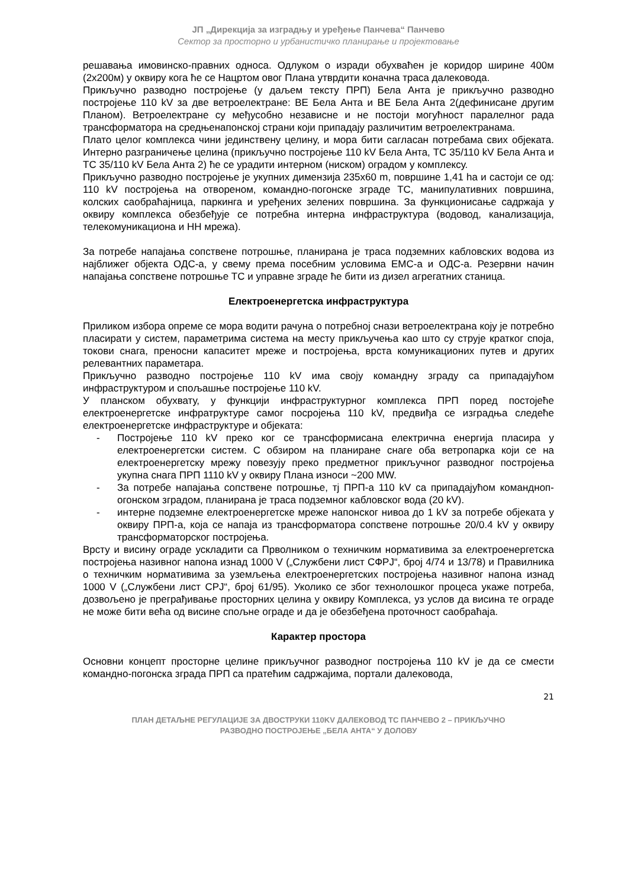ЈП „Дирекција за изградњу и уређење Панчева“ Панчево
Сектор за просторно и урбанистичко планирање и пројектовање
решавања имовинско-правних односа. Одлуком о изради обухваћен је коридор ширине 400м (2х200м) у оквиру кога ће се Нацртом овог Плана утврдити коначна траса далековода.
Прикључно разводно постројење (у даљем тексту ПРП) Бела Анта је прикључно разводно постројење 110 kV за две ветроелектране: ВЕ Бела Анта и ВЕ Бела Анта 2(дефинисане другим Планом). Ветроелектране су међусобно независне и не постоји могућност паралелног рада трансформатора на средњенапонској страни који припадају различитим ветроелектранама.
Плато целог комплекса чини јединствену целину, и мора бити сагласан потребама свих објеката. Интерно разграничење целина (прикључно постројење 110 kV Бела Анта, ТС 35/110 kV Бела Анта и ТС 35/110 kV Бела Анта 2) ће се урадити интерном (ниском) оградом у комплексу.
Прикључно разводно постројење је укупних димензија 235x60 m, површине 1,41 ha и састоји се од: 110 kV постројења на отвореном, командно-погонске зграде ТС, манипулативних површина, колских саобраћајница, паркинга и уређених зелених површина. За функционисање садржаја у оквиру комплекса обезбеђује се потребна интерна инфраструктура (водовод, канализација, телекомуникациона и НН мрежа).
За потребе напајања сопствене потрошње, планирана је траса подземних кабловских водова из најближег објекта ОДС-а, у свему према посебним условима ЕМС-а и ОДС-а. Резервни начин напајања сопствене потрошње ТС и управне зграде ће бити из дизел агрегатних станица.
Електроенергетска инфраструктура
Приликом избора опреме се мора водити рачуна о потребној снази ветроелектрана коју је потребно пласирати у систем, параметрима система на месту прикључења као што су струје кратког споја, токови снага, преносни капаситет мреже и постројења, врста комуникационих путев и других релевантних параметара.
Прикључно разводно постројење 110 kV има своју командну зграду са припадајућом инфраструктуром и спољашње постројење 110 kV.
У планском обухвату, у функцији инфраструктурног комплекса ПРП поред постојеће електроенергетске инфратруктуре самог посројења 110 kV, предвиђа се изградња следеће електроенергетске инфраструктуре и објеката:
- Постројење 110 kV преко ког се трансформисана електрична енергија пласира у електроенергетски систем. С обзиром на планиране снаге оба ветропарка који се на електроенергетску мрежу повезују преко предметног прикључног разводног постројења укупна снага ПРП 1110 kV у оквиру Плана износи ~200 MW.
- За потребе напајања сопствене потрошње, тј ПРП-а 110 kV са припадајућом командноп­огонском зградом, планирана је траса подземног кабловског вода (20 kV).
- интерне подземне електроенергетске мреже напонског нивоа до 1 kV за потребе објеката у оквиру ПРП-а, која се напаја из трансформатора сопствене потрошње 20/0.4 kV у оквиру трансформаторског постројења.
Врсту и висину ограде ускладити са Прволником о техничким нормативима за електроенергетска постројења називног напона изнад 1000 V („Службени лист СФРЈ“, број 4/74 и 13/78) и Правилника о техничким нормативима за уземљења електроенергетских постројења називног напона изнад 1000 V („Службени лист СРЈ“, број 61/95). Уколико се због технолошког процеса укаже потреба, дозвољено је преграђивање просторних целина у оквиру Комплекса, уз услов да висина те ограде не може бити већа од висине спољне ограде и да је обезбеђена проточност саобраћаја.
Карактер простора
Основни концепт просторне целине прикључног разводног постројења 110 kV је да се смести командно-погонска зграда ПРП са пратећим садржајима, портали далековода,
21
ПЛАН ДЕТАЉНЕ РЕГУЛАЦИЈЕ ЗА ДВОСТРУКИ 110KV ДАЛЕКОВОД ТС ПАНЧЕВО 2 – ПРИКЉУЧНО
РАЗВОДНО ПОСТРОЈЕЊЕ „БЕЛА АНТА“ У ДОЛОВУ